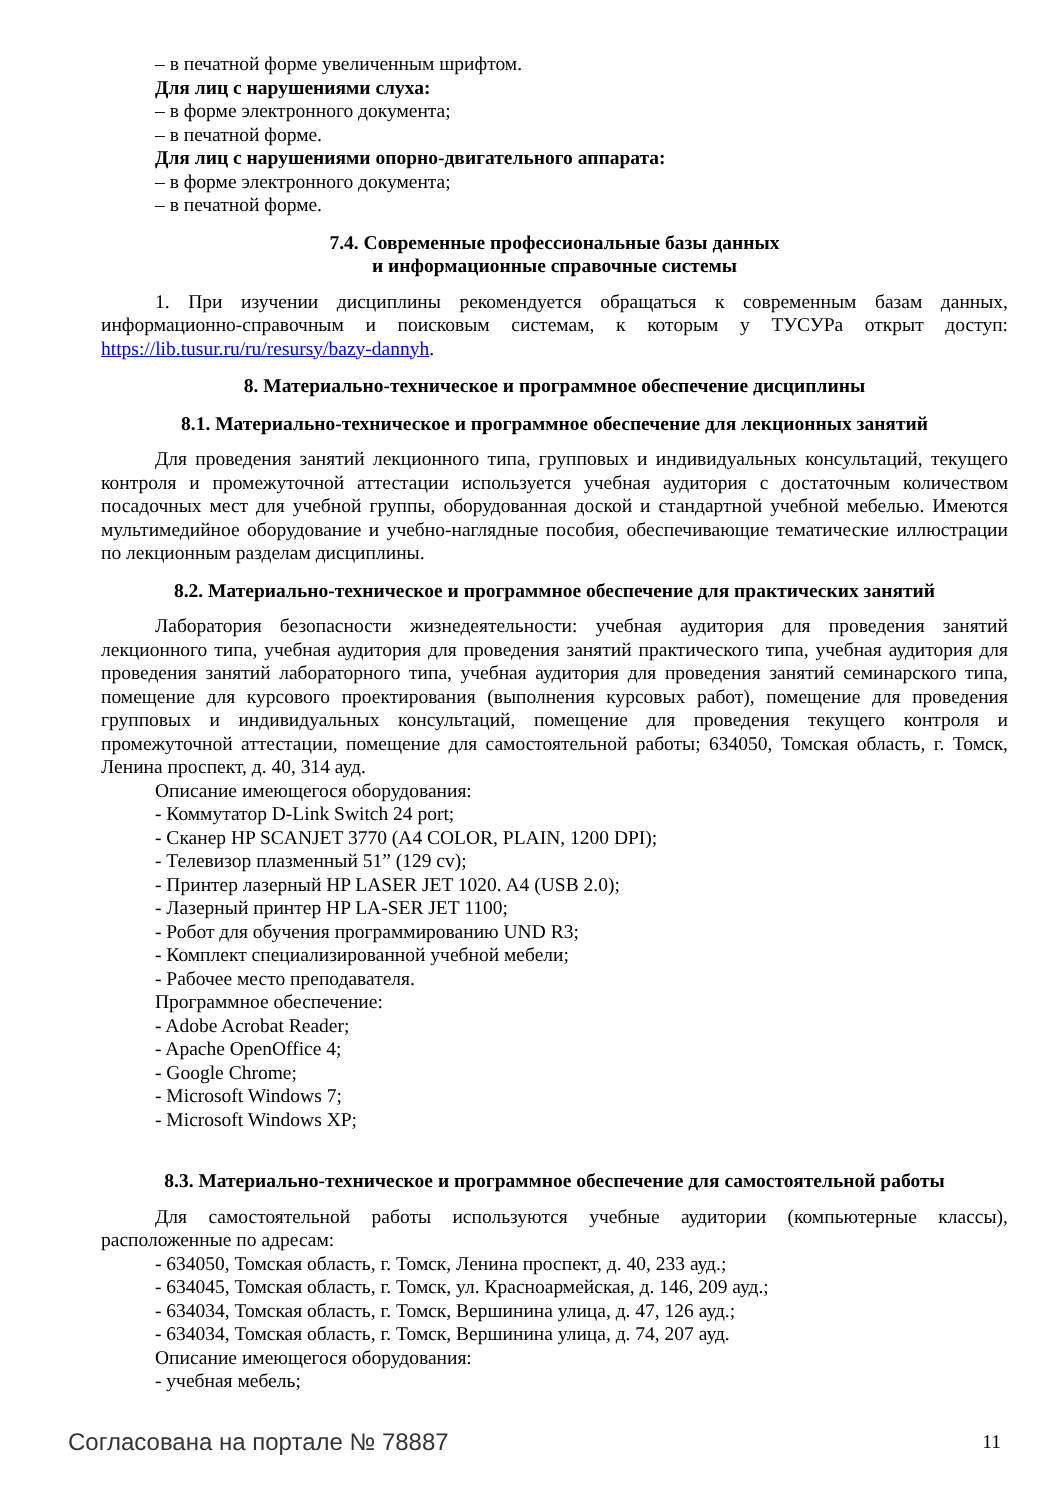– в печатной форме увеличенным шрифтом.
Для лиц с нарушениями слуха:
– в форме электронного документа;
– в печатной форме.
Для лиц с нарушениями опорно-двигательного аппарата:
– в форме электронного документа;
– в печатной форме.
7.4. Современные профессиональные базы данных
и информационные справочные системы
1. При изучении дисциплины рекомендуется обращаться к современным базам данных, информационно-справочным и поисковым системам, к которым у ТУСУРа открыт доступ: https://lib.tusur.ru/ru/resursy/bazy-dannyh.
8. Материально-техническое и программное обеспечение дисциплины
8.1. Материально-техническое и программное обеспечение для лекционных занятий
Для проведения занятий лекционного типа, групповых и индивидуальных консультаций, текущего контроля и промежуточной аттестации используется учебная аудитория с достаточным количеством посадочных мест для учебной группы, оборудованная доской и стандартной учебной мебелью. Имеются мультимедийное оборудование и учебно-наглядные пособия, обеспечивающие тематические иллюстрации по лекционным разделам дисциплины.
8.2. Материально-техническое и программное обеспечение для практических занятий
Лаборатория безопасности жизнедеятельности: учебная аудитория для проведения занятий лекционного типа, учебная аудитория для проведения занятий практического типа, учебная аудитория для проведения занятий лабораторного типа, учебная аудитория для проведения занятий семинарского типа, помещение для курсового проектирования (выполнения курсовых работ), помещение для проведения групповых и индивидуальных консультаций, помещение для проведения текущего контроля и промежуточной аттестации, помещение для самостоятельной работы; 634050, Томская область, г. Томск, Ленина проспект, д. 40, 314 ауд.
Описание имеющегося оборудования:
- Коммутатор D-Link Switch 24 port;
- Сканер HP SCANJET 3770 (A4 COLOR, PLAIN, 1200 DPI);
- Телевизор плазменный 51” (129 cv);
- Принтер лазерный HP LASER JET 1020. A4 (USB 2.0);
- Лазерный принтер HP LA-SER JET 1100;
- Робот для обучения программированию UND R3;
- Комплект специализированной учебной мебели;
- Рабочее место преподавателя.
Программное обеспечение:
- Adobe Acrobat Reader;
- Apache OpenOffice 4;
- Google Chrome;
- Microsoft Windows 7;
- Microsoft Windows XP;
8.3. Материально-техническое и программное обеспечение для самостоятельной работы
Для самостоятельной работы используются учебные аудитории (компьютерные классы), расположенные по адресам:
- 634050, Томская область, г. Томск, Ленина проспект, д. 40, 233 ауд.;
- 634045, Томская область, г. Томск, ул. Красноармейская, д. 146, 209 ауд.;
- 634034, Томская область, г. Томск, Вершинина улица, д. 47, 126 ауд.;
- 634034, Томская область, г. Томск, Вершинина улица, д. 74, 207 ауд.
Описание имеющегося оборудования:
- учебная мебель;
Согласована на портале № 78887 11